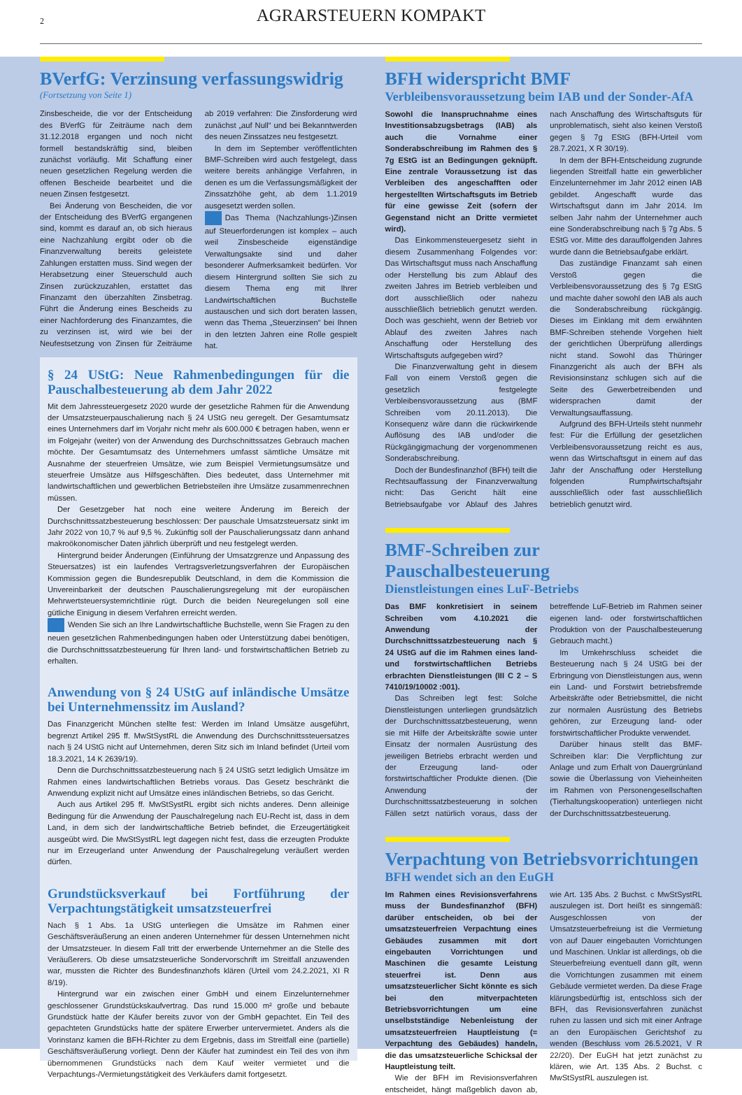2
AGRARSTEUERN KOMPAKT
BVerfG: Verzinsung verfassungswidrig
(Fortsetzung von Seite 1)
Zinsbescheide, die vor der Entscheidung des BVerfG für Zeiträume nach dem 31.12.2018 ergangen und noch nicht formell bestandskräftig sind, bleiben zunächst vorläufig. Mit Schaffung einer neuen gesetzlichen Regelung werden die offenen Bescheide bearbeitet und die neuen Zinsen festgesetzt.
Bei Änderung von Bescheiden, die vor der Entscheidung des BVerfG ergangenen sind, kommt es darauf an, ob sich hieraus eine Nachzahlung ergibt oder ob die Finanzverwaltung bereits geleistete Zahlungen erstatten muss. Sind wegen der Herabsetzung einer Steuerschuld auch Zinsen zurückzuzahlen, erstattet das Finanzamt den überzahlten Zinsbetrag. Führt die Änderung eines Bescheids zu einer Nachforderung des Finanzamtes, die zu verzinsen ist, wird wie bei der Neufestsetzung von Zinsen für Zeiträume ab 2019 verfahren: Die Zinsforderung wird zunächst „auf Null“ und bei Bekanntwerden des neuen Zinssatzes neu festgesetzt.
In dem im September veröffentlichten BMF-Schreiben wird auch festgelegt, dass weitere bereits anhängige Verfahren, in denen es um die Verfassungsmäßigkeit der Zinssatzhöhe geht, ab dem 1.1.2019 ausgesetzt werden sollen.
Das Thema (Nachzahlungs-)Zinsen auf Steuerforderungen ist komplex – auch weil Zinsbescheide eigenständige Verwaltungsakte sind und daher besonderer Aufmerksamkeit bedürfen. Vor diesem Hintergrund sollten Sie sich zu diesem Thema eng mit Ihrer Landwirtschaftlichen Buchstelle austauschen und sich dort beraten lassen, wenn das Thema „Steuerzinsen“ bei Ihnen in den letzten Jahren eine Rolle gespielt hat.
§ 24 UStG: Neue Rahmenbedingungen für die Pauschalbesteuerung ab dem Jahr 2022
Mit dem Jahressteuergesetz 2020 wurde der gesetzliche Rahmen für die Anwendung der Umsatzsteuerpauschalierung nach § 24 UStG neu geregelt. Der Gesamtumsatz eines Unternehmers darf im Vorjahr nicht mehr als 600.000 € betragen haben, wenn er im Folgejahr (weiter) von der Anwendung des Durchschnittssatzes Gebrauch machen möchte. Der Gesamtumsatz des Unternehmers umfasst sämtliche Umsätze mit Ausnahme der steuerfreien Umsätze, wie zum Beispiel Vermietungsumsätze und steuerfreie Umsätze aus Hilfsgeschäften. Dies bedeutet, dass Unternehmer mit landwirtschaftlichen und gewerblichen Betriebsteilen ihre Umsätze zusammenrechnen müssen.
Der Gesetzgeber hat noch eine weitere Änderung im Bereich der Durchschnittssatzbesteuerung beschlossen: Der pauschale Umsatzsteuersatz sinkt im Jahr 2022 von 10,7 % auf 9,5 %. Zukünftig soll der Pauschalierungssatz dann anhand makroökonomischer Daten jährlich überprüft und neu festgelegt werden.
Hintergrund beider Änderungen (Einführung der Umsatzgrenze und Anpassung des Steuersatzes) ist ein laufendes Vertragsverletzungsverfahren der Europäischen Kommission gegen die Bundesrepublik Deutschland, in dem die Kommission die Unvereinbarkeit der deutschen Pauschalierungsregelung mit der europäischen Mehrwertsteuersystemrichtlinie rügt. Durch die beiden Neuregelungen soll eine gütliche Einigung in diesem Verfahren erreicht werden.
Wenden Sie sich an Ihre Landwirtschaftliche Buchstelle, wenn Sie Fragen zu den neuen gesetzlichen Rahmenbedingungen haben oder Unterstützung dabei benötigen, die Durchschnittssatzbesteuerung für Ihren land- und forstwirtschaftlichen Betrieb zu erhalten.
Anwendung von § 24 UStG auf inländische Umsätze bei Unternehmenssitz im Ausland?
Das Finanzgericht München stellte fest: Werden im Inland Umsätze ausgeführt, begrenzt Artikel 295 ff. MwStSystRL die Anwendung des Durchschnittssteuersatzes nach § 24 UStG nicht auf Unternehmen, deren Sitz sich im Inland befindet (Urteil vom 18.3.2021, 14 K 2639/19).
Denn die Durchschnittssatzbesteuerung nach § 24 UStG setzt lediglich Umsätze im Rahmen eines landwirtschaftlichen Betriebs voraus. Das Gesetz beschränkt die Anwendung explizit nicht auf Umsätze eines inländischen Betriebs, so das Gericht.
Auch aus Artikel 295 ff. MwStSystRL ergibt sich nichts anderes. Denn alleinige Bedingung für die Anwendung der Pauschalregelung nach EU-Recht ist, dass in dem Land, in dem sich der landwirtschaftliche Betrieb befindet, die Erzeugertätigkeit ausgeübt wird. Die MwStSystRL legt dagegen nicht fest, dass die erzeugten Produkte nur im Erzeugerland unter Anwendung der Pauschalregelung veräußert werden dürfen.
Grundstücksverkauf bei Fortführung der Verpachtungstätigkeit umsatzsteuerfrei
Nach § 1 Abs. 1a UStG unterliegen die Umsätze im Rahmen einer Geschäftsveräußerung an einen anderen Unternehmer für dessen Unternehmen nicht der Umsatzsteuer. In diesem Fall tritt der erwerbende Unternehmer an die Stelle des Veräußerers. Ob diese umsatzsteuerliche Sondervorschrift im Streitfall anzuwenden war, mussten die Richter des Bundesfinanzhofs klären (Urteil vom 24.2.2021, XI R 8/19).
Hintergrund war ein zwischen einer GmbH und einem Einzelunternehmer geschlossener Grundstückskaufvertrag. Das rund 15.000 m² große und bebaute Grundstück hatte der Käufer bereits zuvor von der GmbH gepachtet. Ein Teil des gepachteten Grundstücks hatte der spätere Erwerber untervermietet. Anders als die Vorinstanz kamen die BFH-Richter zu dem Ergebnis, dass im Streitfall eine (partielle) Geschäftsveräußerung vorliegt. Denn der Käufer hat zumindest ein Teil des von ihm übernommenen Grundstücks nach dem Kauf weiter vermietet und die Verpachtungs-/Vermietungstätigkeit des Verkäufers damit fortgesetzt.
BFH widerspricht BMF
Verbleibensvoraussetzung beim IAB und der Sonder-AfA
Sowohl die Inanspruchnahme eines Investitionsabzugsbetrags (IAB) als auch die Vornahme einer Sonderabschreibung im Rahmen des § 7g EStG ist an Bedingungen geknüpft. Eine zentrale Voraussetzung ist das Verbleiben des angeschafften oder hergestellten Wirtschaftsguts im Betrieb für eine gewisse Zeit (sofern der Gegenstand nicht an Dritte vermietet wird).
Das Einkommensteuergesetz sieht in diesem Zusammenhang Folgendes vor: Das Wirtschaftsgut muss nach Anschaffung oder Herstellung bis zum Ablauf des zweiten Jahres im Betrieb verbleiben und dort ausschließlich oder nahezu ausschließlich betrieblich genutzt werden. Doch was geschieht, wenn der Betrieb vor Ablauf des zweiten Jahres nach Anschaffung oder Herstellung des Wirtschaftsguts aufgegeben wird?
Die Finanzverwaltung geht in diesem Fall von einem Verstoß gegen die gesetzlich festgelegte Verbleibensvoraussetzung aus (BMF Schreiben vom 20.11.2013). Die Konsequenz wäre dann die rückwirkende Auflösung des IAB und/oder die Rückgängigmachung der vorgenommenen Sonderabschreibung.
Doch der Bundesfinanzhof (BFH) teilt die Rechtsauffassung der Finanzverwaltung nicht: Das Gericht hält eine Betriebsaufgabe vor Ablauf des Jahres nach Anschaffung des Wirtschaftsguts für unproblematisch, sieht also keinen Verstoß gegen § 7g EStG (BFH-Urteil vom 28.7.2021, X R 30/19).
In dem der BFH-Entscheidung zugrunde liegenden Streitfall hatte ein gewerblicher Einzelunternehmer im Jahr 2012 einen IAB gebildet. Angeschafft wurde das Wirtschaftsgut dann im Jahr 2014. Im selben Jahr nahm der Unternehmer auch eine Sonderabschreibung nach § 7g Abs. 5 EStG vor. Mitte des darauffolgenden Jahres wurde dann die Betriebsaufgabe erklärt.
Das zuständige Finanzamt sah einen Verstoß gegen die Verbleibensvoraussetzung des § 7g EStG und machte daher sowohl den IAB als auch die Sonderabschreibung rückgängig. Dieses im Einklang mit dem erwähnten BMF-Schreiben stehende Vorgehen hielt der gerichtlichen Überprüfung allerdings nicht stand. Sowohl das Thüringer Finanzgericht als auch der BFH als Revisionsinstanz schlugen sich auf die Seite des Gewerbetreibenden und widersprachen damit der Verwaltungsauffassung.
Aufgrund des BFH-Urteils steht nunmehr fest: Für die Erfüllung der gesetzlichen Verbleibensvoraussetzung reicht es aus, wenn das Wirtschaftsgut in einem auf das Jahr der Anschaffung oder Herstellung folgenden Rumpfwirtschaftsjahr ausschließlich oder fast ausschließlich betrieblich genutzt wird.
BMF-Schreiben zur Pauschalbesteuerung
Dienstleistungen eines LuF-Betriebs
Das BMF konkretisiert in seinem Schreiben vom 4.10.2021 die Anwendung der Durchschnittssatzbesteuerung nach § 24 UStG auf die im Rahmen eines land- und forstwirtschaftlichen Betriebs erbrachten Dienstleistungen (III C 2 – S 7410/19/10002 :001).
Das Schreiben legt fest: Solche Dienstleistungen unterliegen grundsätzlich der Durchschnittssatzbesteuerung, wenn sie mit Hilfe der Arbeitskräfte sowie unter Einsatz der normalen Ausrüstung des jeweiligen Betriebs erbracht werden und der Erzeugung land- oder forstwirtschaftlicher Produkte dienen. (Die Anwendung der Durchschnittssatzbesteuerung in solchen Fällen setzt natürlich voraus, dass der betreffende LuF-Betrieb im Rahmen seiner eigenen land- oder forstwirtschaftlichen Produktion von der Pauschalbesteuerung Gebrauch macht.)
Im Umkehrschluss scheidet die Besteuerung nach § 24 UStG bei der Erbringung von Dienstleistungen aus, wenn ein Land- und Forstwirt betriebsfremde Arbeitskräfte oder Betriebsmittel, die nicht zur normalen Ausrüstung des Betriebs gehören, zur Erzeugung land- oder forstwirtschaftlicher Produkte verwendet.
Darüber hinaus stellt das BMF-Schreiben klar: Die Verpflichtung zur Anlage und zum Erhalt von Dauergrünland sowie die Überlassung von Vieheinheiten im Rahmen von Personengesellschaften (Tierhaltungskooperation) unterliegen nicht der Durchschnittssatzbesteuerung.
Verpachtung von Betriebsvorrichtungen
BFH wendet sich an den EuGH
Im Rahmen eines Revisionsverfahrens muss der Bundesfinanzhof (BFH) darüber entscheiden, ob bei der umsatzsteuerfreien Verpachtung eines Gebäudes zusammen mit dort eingebauten Vorrichtungen und Maschinen die gesamte Leistung steuerfrei ist. Denn aus umsatzsteuerlicher Sicht könnte es sich bei den mitverpachteten Betriebsvorrichtungen um eine unselbstständige Nebenleistung der umsatzsteuerfreien Hauptleistung (= Verpachtung des Gebäudes) handeln, die das umsatzsteuerliche Schicksal der Hauptleistung teilt.
Wie der BFH im Revisionsverfahren entscheidet, hängt maßgeblich davon ab, wie Art. 135 Abs. 2 Buchst. c MwStSystRL auszulegen ist. Dort heißt es sinngemäß: Ausgeschlossen von der Umsatzsteuerbefreiung ist die Vermietung von auf Dauer eingebauten Vorrichtungen und Maschinen. Unklar ist allerdings, ob die Steuerbefreiung eventuell dann gilt, wenn die Vorrichtungen zusammen mit einem Gebäude vermietet werden. Da diese Frage klärungsbedürftig ist, entschloss sich der BFH, das Revisionsverfahren zunächst ruhen zu lassen und sich mit einer Anfrage an den Europäischen Gerichtshof zu wenden (Beschluss vom 26.5.2021, V R 22/20). Der EuGH hat jetzt zunächst zu klären, wie Art. 135 Abs. 2 Buchst. c MwStSystRL auszulegen ist.